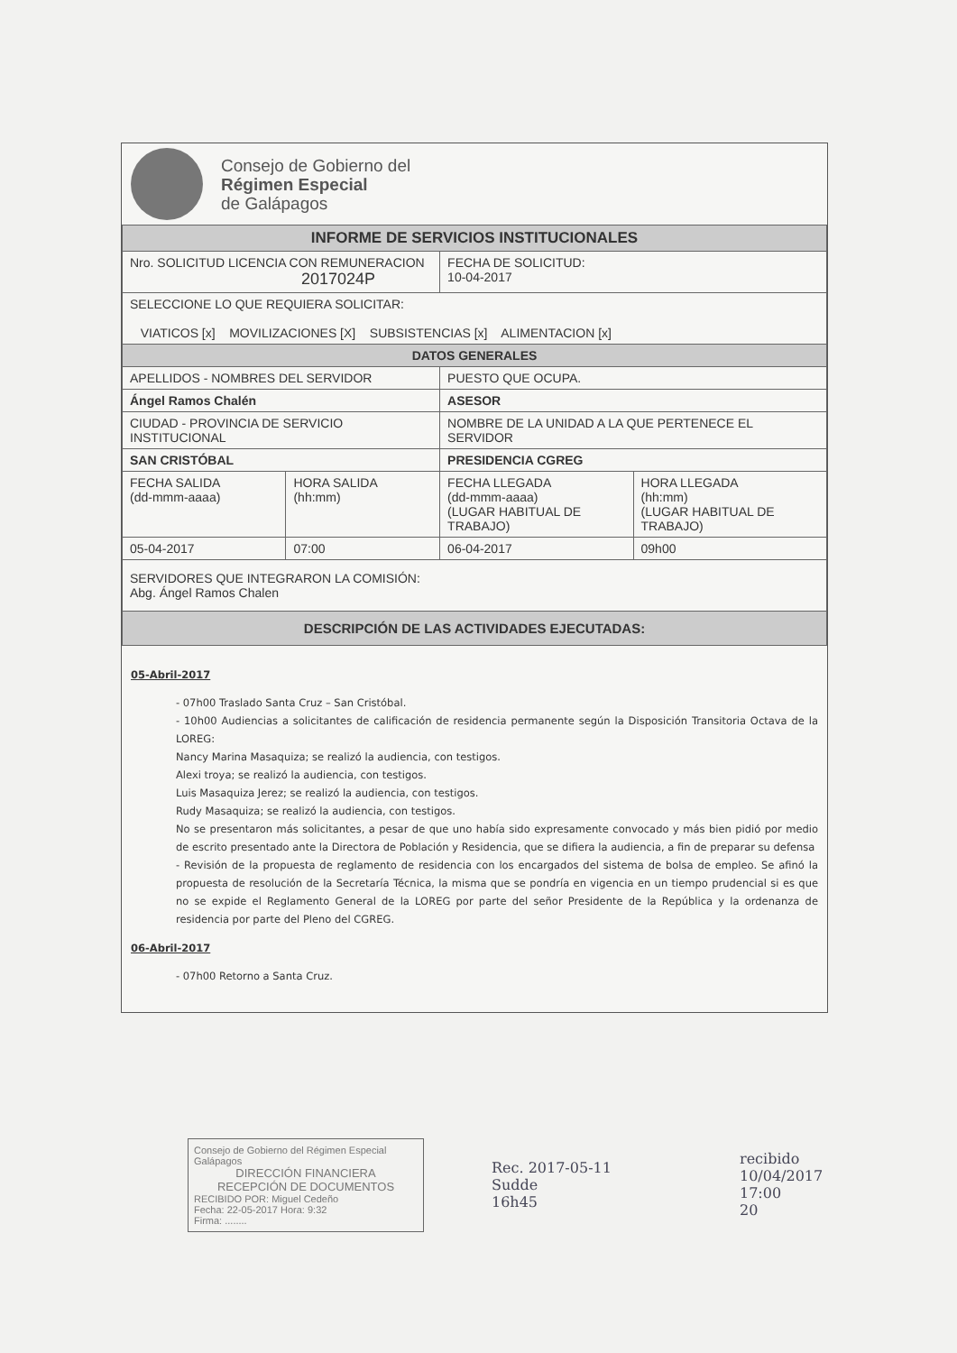Consejo de Gobierno del
Régimen Especial
de Galápagos
| INFORME DE SERVICIOS INSTITUCIONALES | | | |
| Nro. SOLICITUD LICENCIA CON REMUNERACION 2017024P | | FECHA DE SOLICITUD: 10-04-2017 | |
| SELECCIONE LO QUE REQUIERA SOLICITAR: VIATICOS [x] MOVILIZACIONES [X] SUBSISTENCIAS [x] ALIMENTACION [x] | | | |
| DATOS GENERALES | | | |
| APELLIDOS - NOMBRES DEL SERVIDOR | | PUESTO QUE OCUPA. | |
| Ángel Ramos Chalén | | ASESOR | |
| CIUDAD - PROVINCIA DE SERVICIO INSTITUCIONAL | | NOMBRE DE LA UNIDAD A LA QUE PERTENECE EL SERVIDOR | |
| SAN CRISTÓBAL | | PRESIDENCIA CGREG | |
| FECHA SALIDA (dd-mmm-aaaa) | HORA SALIDA (hh:mm) | FECHA LLEGADA (dd-mmm-aaaa) (LUGAR HABITUAL DE TRABAJO) | HORA LLEGADA (hh:mm) (LUGAR HABITUAL DE TRABAJO) |
| 05-04-2017 | 07:00 | 06-04-2017 | 09h00 |
| SERVIDORES QUE INTEGRARON LA COMISIÓN: Abg. Ángel Ramos Chalen | | | |
| DESCRIPCIÓN DE LAS ACTIVIDADES EJECUTADAS: | | | |
05-Abril-2017
- 07h00 Traslado Santa Cruz – San Cristóbal.
- 10h00 Audiencias a solicitantes de calificación de residencia permanente según la Disposición Transitoria Octava de la LOREG:
Nancy Marina Masaquiza; se realizó la audiencia, con testigos.
Alexi troya; se realizó la audiencia, con testigos.
Luis Masaquiza Jerez; se realizó la audiencia, con testigos.
Rudy Masaquiza; se realizó la audiencia, con testigos.
No se presentaron más solicitantes, a pesar de que uno había sido expresamente convocado y más bien pidió por medio de escrito presentado ante la Directora de Población y Residencia, que se difiera la audiencia, a fin de preparar su defensa
- Revisión de la propuesta de reglamento de residencia con los encargados del sistema de bolsa de empleo. Se afinó la propuesta de resolución de la Secretaría Técnica, la misma que se pondría en vigencia en un tiempo prudencial si es que no se expide el Reglamento General de la LOREG por parte del señor Presidente de la República y la ordenanza de residencia por parte del Pleno del CGREG.
06-Abril-2017
- 07h00 Retorno a Santa Cruz.
Consejo de Gobierno del Régimen Especial Galápagos
DIRECCIÓN FINANCIERA
RECEPCIÓN DE DOCUMENTOS
RECIBIDO POR: Miguel Cedeño
Fecha: 22-05-2017 Hora: 9:32
Firma: ........
Rec. 2017-05-11
Sudde
16h45
recibido
10/04/2017
17:00
20